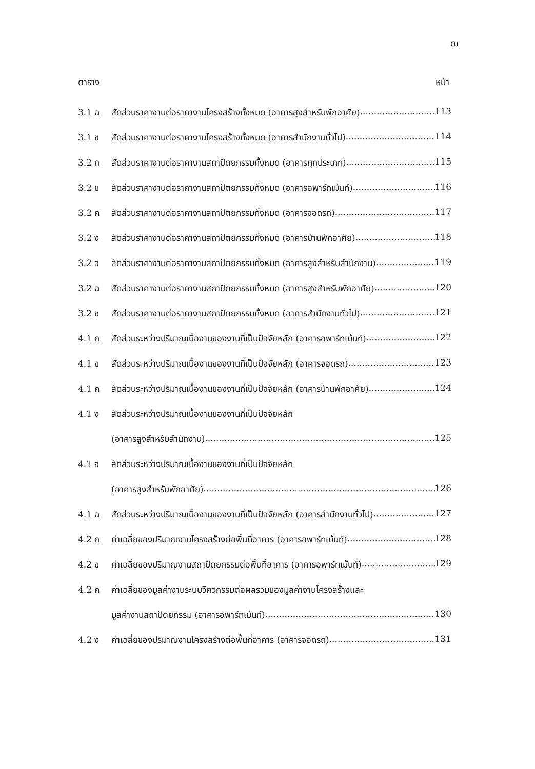ฒ
ตาราง หน้า
3.1 ฉ สัดส่วนราคางานต่อราคางานโครงสร้างทั้งหมด (อาคารสูงสำหรับพักอาศัย) 113
3.1 ช สัดส่วนราคางานต่อราคางานโครงสร้างทั้งหมด (อาคารสำนักงานทั่วไป) 114
3.2 ก สัดส่วนราคางานต่อราคางานสถาปัตยกรรมทั้งหมด (อาคารทุกประเภท) 115
3.2 ข สัดส่วนราคางานต่อราคางานสถาปัตยกรรมทั้งหมด (อาคารอพาร์ทเม้นท์) 116
3.2 ค สัดส่วนราคางานต่อราคางานสถาปัตยกรรมทั้งหมด (อาคารจอดรถ) 117
3.2 ง สัดส่วนราคางานต่อราคางานสถาปัตยกรรมทั้งหมด (อาคารบ้านพักอาศัย) 118
3.2 จ สัดส่วนราคางานต่อราคางานสถาปัตยกรรมทั้งหมด (อาคารสูงสำหรับสำนักงาน) 119
3.2 ฉ สัดส่วนราคางานต่อราคางานสถาปัตยกรรมทั้งหมด (อาคารสูงสำหรับพักอาศัย) 120
3.2 ช สัดส่วนราคางานต่อราคางานสถาปัตยกรรมทั้งหมด (อาคารสำนักงานทั่วไป) 121
4.1 ก สัดส่วนระหว่างปริมาณเนื้องานของงานที่เป็นปัจจัยหลัก (อาคารอพาร์ทเม้นท์) 122
4.1 ข สัดส่วนระหว่างปริมาณเนื้องานของงานที่เป็นปัจจัยหลัก (อาคารจอดรถ) 123
4.1 ค สัดส่วนระหว่างปริมาณเนื้องานของงานที่เป็นปัจจัยหลัก (อาคารบ้านพักอาศัย) 124
4.1 ง สัดส่วนระหว่างปริมาณเนื้องานของงานที่เป็นปัจจัยหลัก
(อาคารสูงสำหรับสำนักงาน) 125
4.1 จ สัดส่วนระหว่างปริมาณเนื้องานของงานที่เป็นปัจจัยหลัก
(อาคารสูงสำหรับพักอาศัย) 126
4.1 ฉ สัดส่วนระหว่างปริมาณเนื้องานของงานที่เป็นปัจจัยหลัก (อาคารสำนักงานทั่วไป) 127
4.2 ก ค่าเฉลี่ยของปริมาณงานโครงสร้างต่อพื้นที่อาคาร (อาคารอพาร์ทเม้นท์) 128
4.2 ข ค่าเฉลี่ยของปริมาณงานสถาปัตยกรรมต่อพื้นที่อาคาร (อาคารอพาร์ทเม้นท์) 129
4.2 ค ค่าเฉลี่ยของมูลค่างานระบบวิศวกรรมต่อผลรวมของมูลค่างานโครงสร้างและ
มูลค่างานสถาปัตยกรรม (อาคารอพาร์ทเม้นท์) 130
4.2 ง ค่าเฉลี่ยของปริมาณงานโครงสร้างต่อพื้นที่อาคาร (อาคารจอดรถ) 131